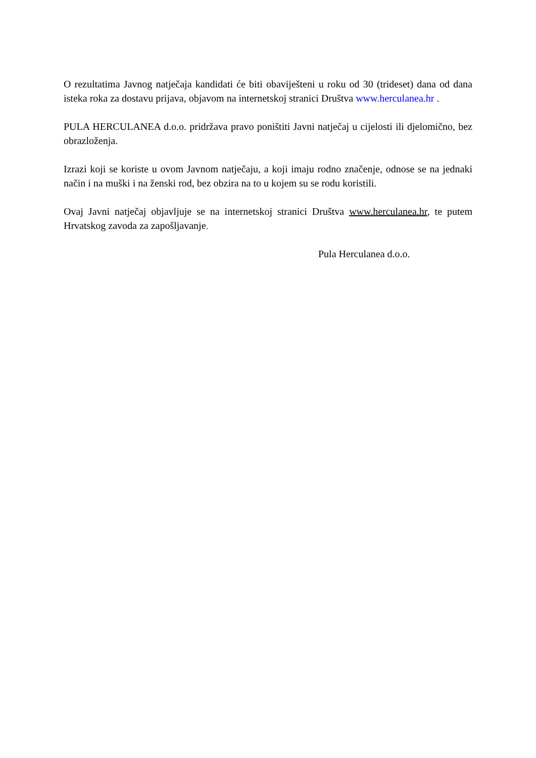O rezultatima Javnog natječaja kandidati će biti obaviješteni u roku od 30 (trideset) dana od dana isteka roka za dostavu prijava, objavom na internetskoj stranici Društva www.herculanea.hr .
PULA HERCULANEA d.o.o. pridržava pravo poništiti Javni natječaj u cijelosti ili djelomično, bez obrazloženja.
Izrazi koji se koriste u ovom Javnom natječaju, a koji imaju rodno značenje, odnose se na jednaki način i na muški i na ženski rod, bez obzira na to u kojem su se rodu koristili.
Ovaj Javni natječaj objavljuje se na internetskoj stranici Društva www.herculanea.hr, te putem Hrvatskog zavoda za zapošljavanje.
Pula Herculanea d.o.o.